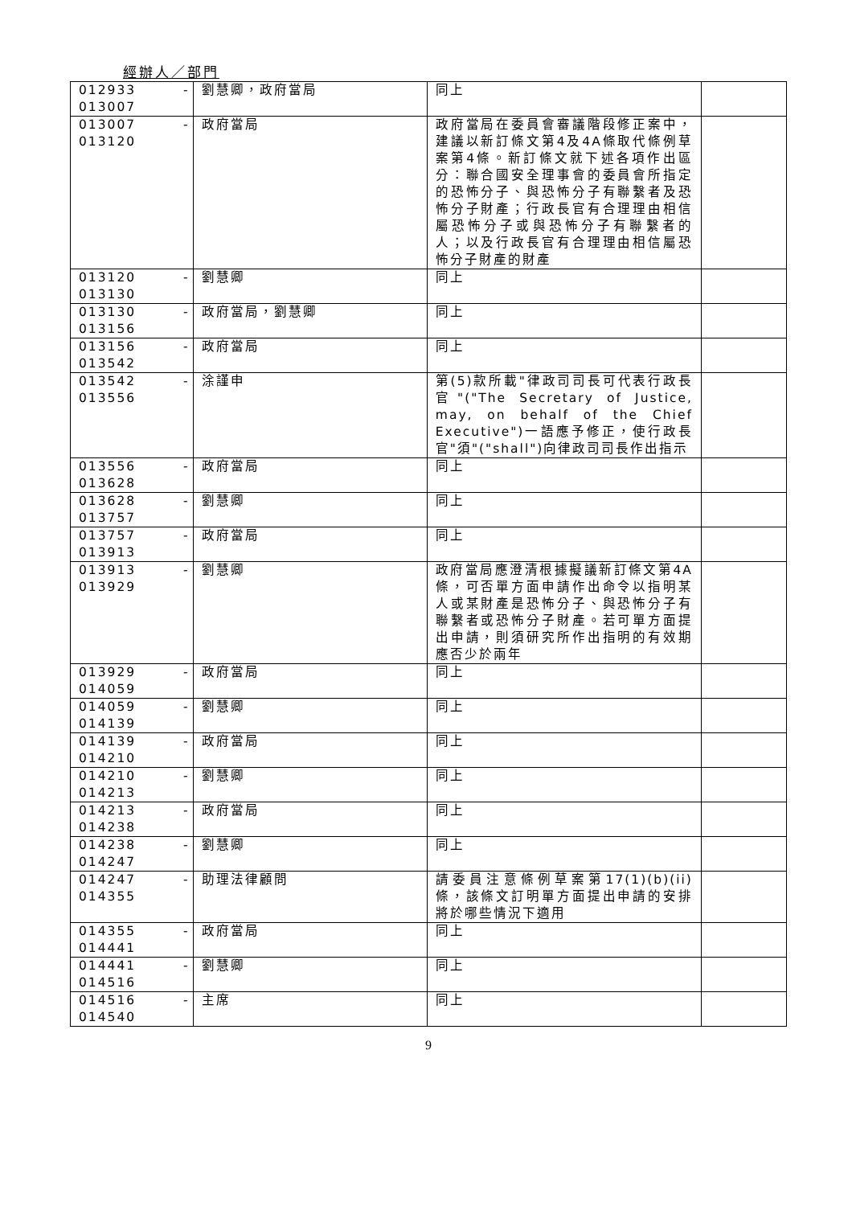經辦人／部門
| 012933 013007 | - | 劉慧卿，政府當局 | 同上 | |
| 013007 013120 | - | 政府當局 | 政府當局在委員會審議階段修正案中，建議以新訂條文第4及4A條取代條例草案第4條。新訂條文就下述各項作出區分：聯合國安全理事會的委員會所指定的恐怖分子、與恐怖分子有聯繫者及恐怖分子財產；行政長官有合理理由相信屬恐怖分子或與恐怖分子有聯繫者的人；以及行政長官有合理理由相信屬恐怖分子財產的財產 | |
| 013120 013130 | - | 劉慧卿 | 同上 | |
| 013130 013156 | - | 政府當局，劉慧卿 | 同上 | |
| 013156 013542 | - | 政府當局 | 同上 | |
| 013542 013556 | - | 涂謹申 | 第(5)款所載"律政司司長可代表行政長官"("The Secretary of Justice, may, on behalf of the Chief Executive")一語應予修正，使行政長官"須"("shall")向律政司司長作出指示 | |
| 013556 013628 | - | 政府當局 | 同上 | |
| 013628 013757 | - | 劉慧卿 | 同上 | |
| 013757 013913 | - | 政府當局 | 同上 | |
| 013913 013929 | - | 劉慧卿 | 政府當局應澄清根據擬議新訂條文第4A條，可否單方面申請作出命令以指明某人或某財產是恐怖分子、與恐怖分子有聯繫者或恐怖分子財產。若可單方面提出申請，則須研究所作出指明的有效期應否少於兩年 | |
| 013929 014059 | - | 政府當局 | 同上 | |
| 014059 014139 | - | 劉慧卿 | 同上 | |
| 014139 014210 | - | 政府當局 | 同上 | |
| 014210 014213 | - | 劉慧卿 | 同上 | |
| 014213 014238 | - | 政府當局 | 同上 | |
| 014238 014247 | - | 劉慧卿 | 同上 | |
| 014247 014355 | - | 助理法律顧問 | 請委員注意條例草案第17(1)(b)(ii)條，該條文訂明單方面提出申請的安排將於哪些情況下適用 | |
| 014355 014441 | - | 政府當局 | 同上 | |
| 014441 014516 | - | 劉慧卿 | 同上 | |
| 014516 014540 | - | 主席 | 同上 | |
9